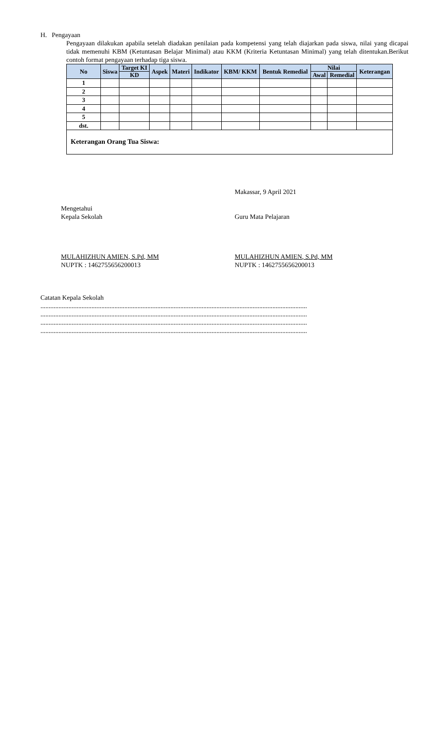H. Pengayaan
Pengayaan dilakukan apabila setelah diadakan penilaian pada kompetensi yang telah diajarkan pada siswa, nilai yang dicapai tidak memenuhi KBM (Ketuntasan Belajar Minimal) atau KKM (Kriteria Ketuntasan Minimal) yang telah ditentukan.Berikut contoh format pengayaan terhadap tiga siswa.
| No | Siswa | Target KI | Aspek | Materi | Indikator | KBM/ KKM | Bentuk Remedial | Nilai | | Keterangan |
| --- | --- | --- | --- | --- | --- | --- | --- | --- | --- | --- |
| | | KD | | | | | | Awal | Remedial | |
| 1 | | | | | | | | | | |
| 2 | | | | | | | | | | |
| 3 | | | | | | | | | | |
| 4 | | | | | | | | | | |
| 5 | | | | | | | | | | |
| dst. | | | | | | | | | | |
| Keterangan Orang Tua Siswa: | | | | | | | | | | |
Makassar, 9 April 2021
Mengetahui
Kepala Sekolah
Guru Mata Pelajaran
MULAHIZHUN AMIEN, S.Pd, MM
NUPTK : 1462755656200013
MULAHIZHUN AMIEN, S.Pd, MM
NUPTK : 1462755656200013
Catatan Kepala Sekolah
..................................................................................................................................................................
..................................................................................................................................................................
..................................................................................................................................................................
..................................................................................................................................................................